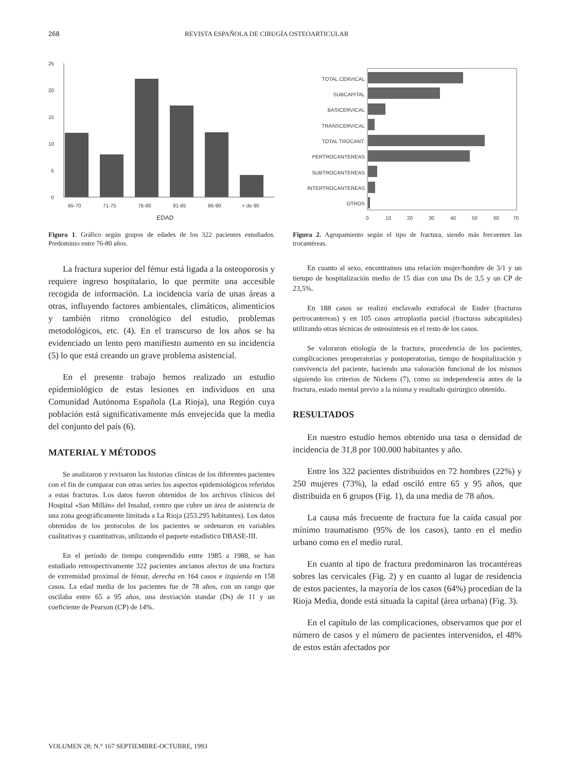268 REVISTA ESPAÑOLA DE CIRUGÍA OSTEOARTICULAR
25
20
15
10
5
0
65-70
71-75
76-80
81-85
86-90
+ de 90
EDAD
Figura 1. Gráfico según grupos de edades de los 322 pacientes estudiados. Predominio entre 76-80 años.
La fractura superior del fémur está ligada a la osteoporosis y requiere ingreso hospitalario, lo que permite una accesible recogida de información. La incidencia varía de unas áreas a otras, influyendo factores ambientales, climáticos, alimenticios y también ritmo cronológico del estudio, problemas metodológicos, etc. (4). En el transcurso de los años se ha evidenciado un lento pero manifiesto aumento en su incidencia (5) lo que está creando un grave problema asistencial.
En el presente trabajo hemos realizado un estudio epidemiológico de estas lesiones en individuos en una Comunidad Autónoma Española (La Rioja), una Región cuya población está significativamente más envejecida que la media del conjunto del país (6).
MATERIAL Y MÉTODOS
Se analizaron y revisaron las historias clínicas de los diferentes pacientes con el fin de comparar con otras series los aspectos epidemiológicos referidos a estas fracturas. Los datos fueron obtenidos de los archivos clínicos del Hospital «San Millán» del Insalud, centro que cubre un área de asistencia de una zona geográficamente limitada a La Rioja (253.295 habitantes). Los datos obtenidos de los protocolos de los pacientes se ordenaron en variables cualitativas y cuantitativas, utilizando el paquete estadístico DBASE-III.
En el período de tiempo comprendido entre 1985 a 1988, se han estudiado retrospectivamente 322 pacientes ancianos afectos de una fractura de extremidad proximal de fémur, derecha en 164 casos e izquierda en 158 casos. La edad media de los pacientes fue de 78 años, con un rango que oscilaba entre 65 a 95 años, una desviación standar (Ds) de 11 y un coeficiente de Pearson (CP) de 14%.
TOTAL CERVICAL
SUBCAPITAL
BASICERVICAL
TRANSCERVICAL
TOTAL TROCANT.
PERTROCANTEREAS
SUBTROCANTEREAS
INTERTROCANTEREAS
OTROS
0
10
20
30
40
50
60
70
Figura 2. Agrupamiento según el tipo de fractura, siendo más frecuentes las trocantéreas.
En cuanto al sexo, encontramos una relación mujer/hombre de 3/1 y un tiempo de hospitalización medio de 15 días con una Ds de 3,5 y un CP de 23,5%.
En 188 casos se realizó enclavado extrafocal de Ender (fracturas pertrocantereas) y en 105 casos artroplastia parcial (fracturas subcapitales) utilizando otras técnicas de osteosíntesis en el resto de los casos.
Se valoraron etiología de la fractura, procedencia de los pacientes, complicaciones preoperatorias y postoperatorias, tiempo de hospitalización y convivencia del paciente, haciendo una valoración funcional de los mismos siguiendo los criterios de Nickens (7), como su independencia antes de la fractura, estado mental previo a la misma y resultado quirúrgico obtenido.
RESULTADOS
En nuestro estudio hemos obtenido una tasa o densidad de incidencia de 31,8 por 100.000 habitantes y año.
Entre los 322 pacientes distribuidos en 72 hombres (22%) y 250 mujeres (73%), la edad osciló entre 65 y 95 años, que distribuida en 6 grupos (Fig. 1), da una media de 78 años.
La causa más frecuente de fractura fue la caída casual por mínimo traumatismo (95% de los casos), tanto en el medio urbano como en el medio rural.
En cuanto al tipo de fractura predominaron las trocantéreas sobres las cervicales (Fig. 2) y en cuanto al lugar de residencia de estos pacientes, la mayoría de los casos (64%) procedían de la Rioja Media, donde está situada la capital (área urbana) (Fig. 3).
En el capítulo de las complicaciones, observamos que por el número de casos y el número de pacientes intervenidos, el 48% de estos están afectados por
VOLUMEN 28; N.° 167 SEPTIEMBRE-OCTUBRE, 1993